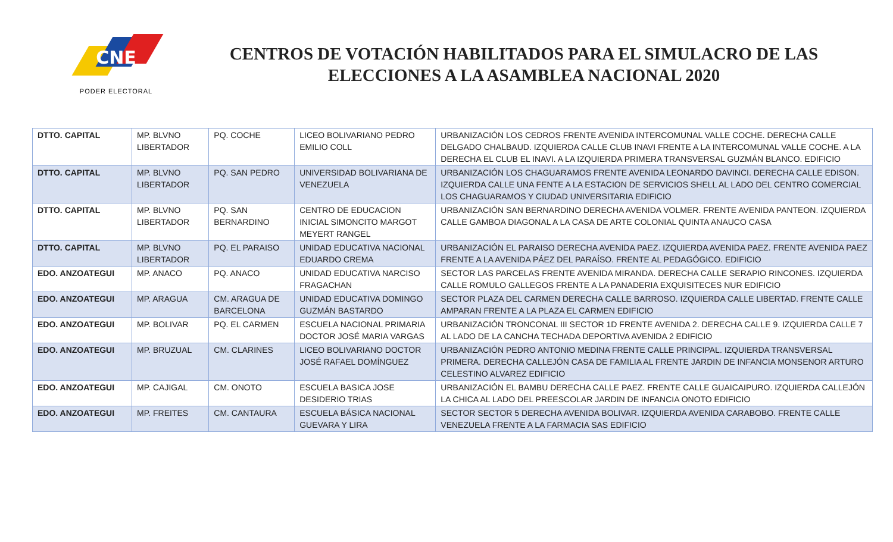CNE
PODER ELECTORAL
CENTROS DE VOTACIÓN HABILITADOS PARA EL SIMULACRO DE LAS ELECCIONES A LA ASAMBLEA NACIONAL 2020
| DTTO. CAPITAL | MP. BLVNO LIBERTADOR | PQ. COCHE | LICEO BOLIVARIANO PEDRO EMILIO COLL | URBANIZACIÓN LOS CEDROS FRENTE AVENIDA INTERCOMUNAL VALLE COCHE. DERECHA CALLE DELGADO CHALBAUD. IZQUIERDA CALLE CLUB INAVI FRENTE A LA INTERCOMUNAL VALLE COCHE. A LA DERECHA EL CLUB EL INAVI. A LA IZQUIERDA PRIMERA TRANSVERSAL GUZMÁN BLANCO. EDIFICIO |
| DTTO. CAPITAL | MP. BLVNO LIBERTADOR | PQ. SAN PEDRO | UNIVERSIDAD BOLIVARIANA DE VENEZUELA | URBANIZACIÓN LOS CHAGUARAMOS FRENTE AVENIDA LEONARDO DAVINCI. DERECHA CALLE EDISON. IZQUIERDA CALLE UNA FENTE A LA ESTACION DE SERVICIOS SHELL AL LADO DEL CENTRO COMERCIAL LOS CHAGUARAMOS Y CIUDAD UNIVERSITARIA EDIFICIO |
| DTTO. CAPITAL | MP. BLVNO LIBERTADOR | PQ. SAN BERNARDINO | CENTRO DE EDUCACION INICIAL SIMONCITO MARGOT MEYERT RANGEL | URBANIZACIÓN SAN BERNARDINO DERECHA AVENIDA VOLMER. FRENTE AVENIDA PANTEON. IZQUIERDA CALLE GAMBOA DIAGONAL A LA CASA DE ARTE COLONIAL QUINTA ANAUCO CASA |
| DTTO. CAPITAL | MP. BLVNO LIBERTADOR | PQ. EL PARAISO | UNIDAD EDUCATIVA NACIONAL EDUARDO CREMA | URBANIZACIÓN EL PARAISO DERECHA AVENIDA PAEZ. IZQUIERDA AVENIDA PAEZ. FRENTE AVENIDA PAEZ FRENTE A LA AVENIDA PÁEZ DEL PARAÍSO. FRENTE AL PEDAGÓGICO. EDIFICIO |
| EDO. ANZOATEGUI | MP. ANACO | PQ. ANACO | UNIDAD EDUCATIVA NARCISO FRAGACHAN | SECTOR LAS PARCELAS FRENTE AVENIDA MIRANDA. DERECHA CALLE SERAPIO RINCONES. IZQUIERDA CALLE ROMULO GALLEGOS FRENTE A LA PANADERIA EXQUISITECES NUR EDIFICIO |
| EDO. ANZOATEGUI | MP. ARAGUA | CM. ARAGUA DE BARCELONA | UNIDAD EDUCATIVA DOMINGO GUZMÁN BASTARDO | SECTOR PLAZA DEL CARMEN DERECHA CALLE BARROSO. IZQUIERDA CALLE LIBERTAD. FRENTE CALLE AMPARAN FRENTE A LA PLAZA EL CARMEN EDIFICIO |
| EDO. ANZOATEGUI | MP. BOLIVAR | PQ. EL CARMEN | ESCUELA NACIONAL PRIMARIA DOCTOR JOSÉ MARIA VARGAS | URBANIZACIÓN TRONCONAL III SECTOR 1D FRENTE AVENIDA 2. DERECHA CALLE 9. IZQUIERDA CALLE 7 AL LADO DE LA CANCHA TECHADA DEPORTIVA AVENIDA 2 EDIFICIO |
| EDO. ANZOATEGUI | MP. BRUZUAL | CM. CLARINES | LICEO BOLIVARIANO DOCTOR JOSÉ RAFAEL DOMÍNGUEZ | URBANIZACIÓN PEDRO ANTONIO MEDINA FRENTE CALLE PRINCIPAL. IZQUIERDA TRANSVERSAL PRIMERA. DERECHA CALLEJÓN CASA DE FAMILIA AL FRENTE JARDIN DE INFANCIA MONSENOR ARTURO CELESTINO ALVAREZ EDIFICIO |
| EDO. ANZOATEGUI | MP. CAJIGAL | CM. ONOTO | ESCUELA BASICA JOSE DESIDERIO TRIAS | URBANIZACIÓN EL BAMBU DERECHA CALLE PAEZ. FRENTE CALLE GUAICAIPURO. IZQUIERDA CALLEJÓN LA CHICA AL LADO DEL PREESCOLAR JARDIN DE INFANCIA ONOTO EDIFICIO |
| EDO. ANZOATEGUI | MP. FREITES | CM. CANTAURA | ESCUELA BÁSICA NACIONAL GUEVARA Y LIRA | SECTOR SECTOR 5 DERECHA AVENIDA BOLIVAR. IZQUIERDA AVENIDA CARABOBO. FRENTE CALLE VENEZUELA FRENTE A LA FARMACIA SAS EDIFICIO |